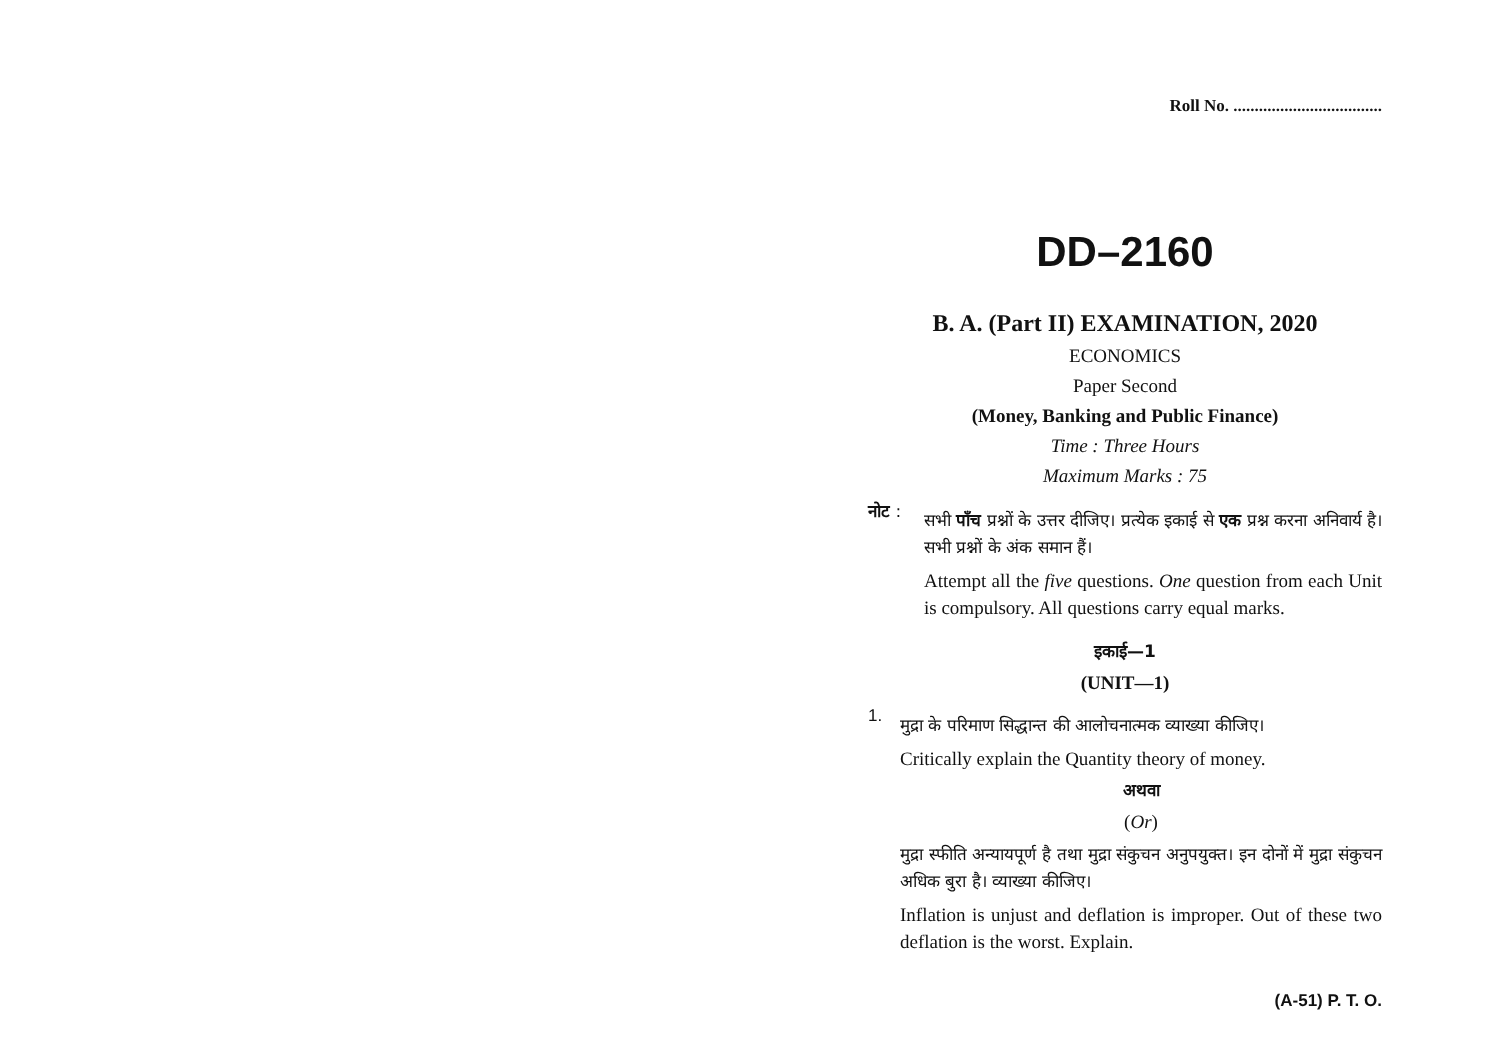Roll No. ...................................
DD–2160
B. A. (Part II) EXAMINATION, 2020
ECONOMICS
Paper Second
(Money, Banking and Public Finance)
Time : Three Hours
Maximum Marks : 75
नोट :
सभी पाँच प्रश्नों के उत्तर दीजिए। प्रत्येक इकाई से एक प्रश्न करना अनिवार्य है। सभी प्रश्नों के अंक समान हैं।
Attempt all the five questions. One question from each Unit is compulsory. All questions carry equal marks.
इकाई—1
(UNIT—1)
1.
मुद्रा के परिमाण सिद्धान्त की आलोचनात्मक व्याख्या कीजिए।
Critically explain the Quantity theory of money.
अथवा
(Or)
मुद्रा स्फीति अन्यायपूर्ण है तथा मुद्रा संकुचन अनुपयुक्त। इन दोनों में मुद्रा संकुचन अधिक बुरा है। व्याख्या कीजिए।
Inflation is unjust and deflation is improper. Out of these two deflation is the worst. Explain.
(A-51) P. T. O.